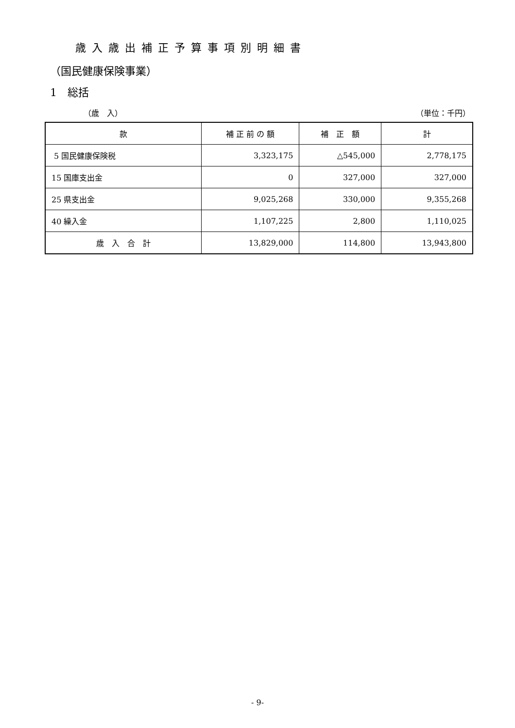歳入歳出補正予算事項別明細書
（国民健康保険事業）
1　総括
（歳　入） （単位：千円）
| 款 | 補 正 前 の 額 | 補 正 額 | 計 |
| --- | --- | --- | --- |
| 5 国民健康保険税 | 3,323,175 | △545,000 | 2,778,175 |
| 15 国庫支出金 | 0 | 327,000 | 327,000 |
| 25 県支出金 | 9,025,268 | 330,000 | 9,355,268 |
| 40 繰入金 | 1,107,225 | 2,800 | 1,110,025 |
| 歳 入 合 計 | 13,829,000 | 114,800 | 13,943,800 |
- 9-